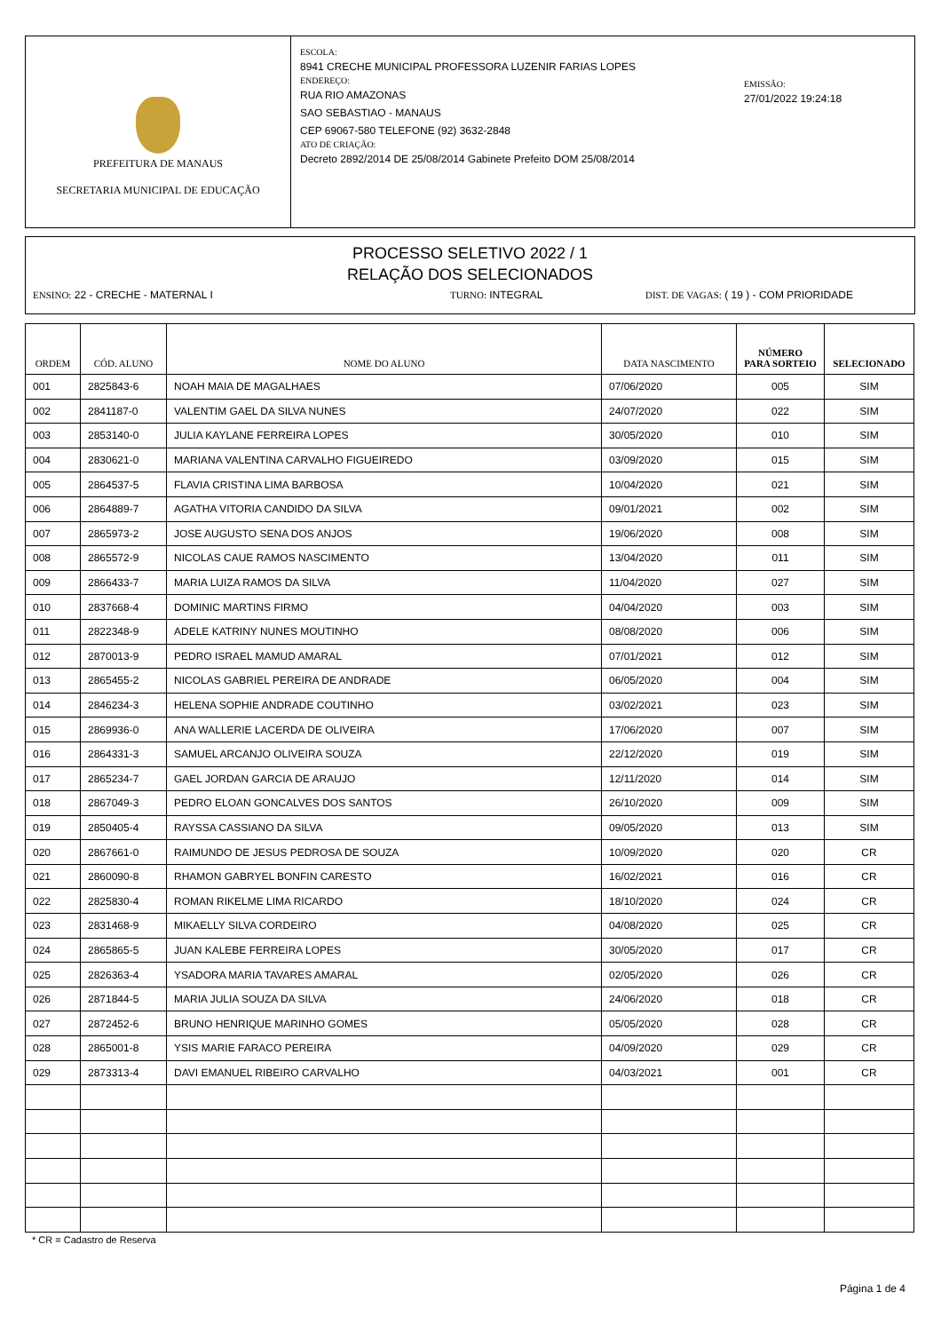PREFEITURA DE MANAUS
SECRETARIA MUNICIPAL DE EDUCAÇÃO
ESCOLA:
8941 CRECHE MUNICIPAL PROFESSORA LUZENIR FARIAS LOPES
ENDEREÇO:
RUA RIO AMAZONAS
SAO SEBASTIAO - MANAUS
CEP 69067-580 TELEFONE (92) 3632-2848
ATO DE CRIAÇÃO:
Decreto 2892/2014 DE 25/08/2014 Gabinete Prefeito DOM 25/08/2014
EMISSÃO:
27/01/2022 19:24:18
PROCESSO SELETIVO 2022 / 1
RELAÇÃO DOS SELECIONADOS
ENSINO: 22 - CRECHE - MATERNAL I TURNO: INTEGRAL DIST. DE VAGAS: ( 19 ) - COM PRIORIDADE
| ORDEM | CÓD. ALUNO | NOME DO ALUNO | DATA NASCIMENTO | NÚMERO PARA SORTEIO | SELECIONADO |
| --- | --- | --- | --- | --- | --- |
| 001 | 2825843-6 | NOAH MAIA DE MAGALHAES | 07/06/2020 | 005 | SIM |
| 002 | 2841187-0 | VALENTIM GAEL DA SILVA NUNES | 24/07/2020 | 022 | SIM |
| 003 | 2853140-0 | JULIA KAYLANE FERREIRA LOPES | 30/05/2020 | 010 | SIM |
| 004 | 2830621-0 | MARIANA VALENTINA CARVALHO FIGUEIREDO | 03/09/2020 | 015 | SIM |
| 005 | 2864537-5 | FLAVIA CRISTINA LIMA BARBOSA | 10/04/2020 | 021 | SIM |
| 006 | 2864889-7 | AGATHA VITORIA CANDIDO DA SILVA | 09/01/2021 | 002 | SIM |
| 007 | 2865973-2 | JOSE AUGUSTO SENA DOS ANJOS | 19/06/2020 | 008 | SIM |
| 008 | 2865572-9 | NICOLAS CAUE RAMOS NASCIMENTO | 13/04/2020 | 011 | SIM |
| 009 | 2866433-7 | MARIA LUIZA RAMOS DA SILVA | 11/04/2020 | 027 | SIM |
| 010 | 2837668-4 | DOMINIC MARTINS FIRMO | 04/04/2020 | 003 | SIM |
| 011 | 2822348-9 | ADELE KATRINY NUNES MOUTINHO | 08/08/2020 | 006 | SIM |
| 012 | 2870013-9 | PEDRO ISRAEL MAMUD AMARAL | 07/01/2021 | 012 | SIM |
| 013 | 2865455-2 | NICOLAS GABRIEL PEREIRA DE ANDRADE | 06/05/2020 | 004 | SIM |
| 014 | 2846234-3 | HELENA SOPHIE ANDRADE COUTINHO | 03/02/2021 | 023 | SIM |
| 015 | 2869936-0 | ANA WALLERIE LACERDA DE OLIVEIRA | 17/06/2020 | 007 | SIM |
| 016 | 2864331-3 | SAMUEL ARCANJO OLIVEIRA SOUZA | 22/12/2020 | 019 | SIM |
| 017 | 2865234-7 | GAEL JORDAN GARCIA DE ARAUJO | 12/11/2020 | 014 | SIM |
| 018 | 2867049-3 | PEDRO ELOAN GONCALVES DOS SANTOS | 26/10/2020 | 009 | SIM |
| 019 | 2850405-4 | RAYSSA CASSIANO DA SILVA | 09/05/2020 | 013 | SIM |
| 020 | 2867661-0 | RAIMUNDO DE JESUS PEDROSA DE SOUZA | 10/09/2020 | 020 | CR |
| 021 | 2860090-8 | RHAMON GABRYEL BONFIN CARESTO | 16/02/2021 | 016 | CR |
| 022 | 2825830-4 | ROMAN RIKELME LIMA RICARDO | 18/10/2020 | 024 | CR |
| 023 | 2831468-9 | MIKAELLY SILVA CORDEIRO | 04/08/2020 | 025 | CR |
| 024 | 2865865-5 | JUAN KALEBE FERREIRA LOPES | 30/05/2020 | 017 | CR |
| 025 | 2826363-4 | YSADORA MARIA TAVARES AMARAL | 02/05/2020 | 026 | CR |
| 026 | 2871844-5 | MARIA JULIA SOUZA DA SILVA | 24/06/2020 | 018 | CR |
| 027 | 2872452-6 | BRUNO HENRIQUE MARINHO GOMES | 05/05/2020 | 028 | CR |
| 028 | 2865001-8 | YSIS MARIE FARACO PEREIRA | 04/09/2020 | 029 | CR |
| 029 | 2873313-4 | DAVI EMANUEL RIBEIRO CARVALHO | 04/03/2021 | 001 | CR |
* CR = Cadastro de Reserva
Página 1 de 4